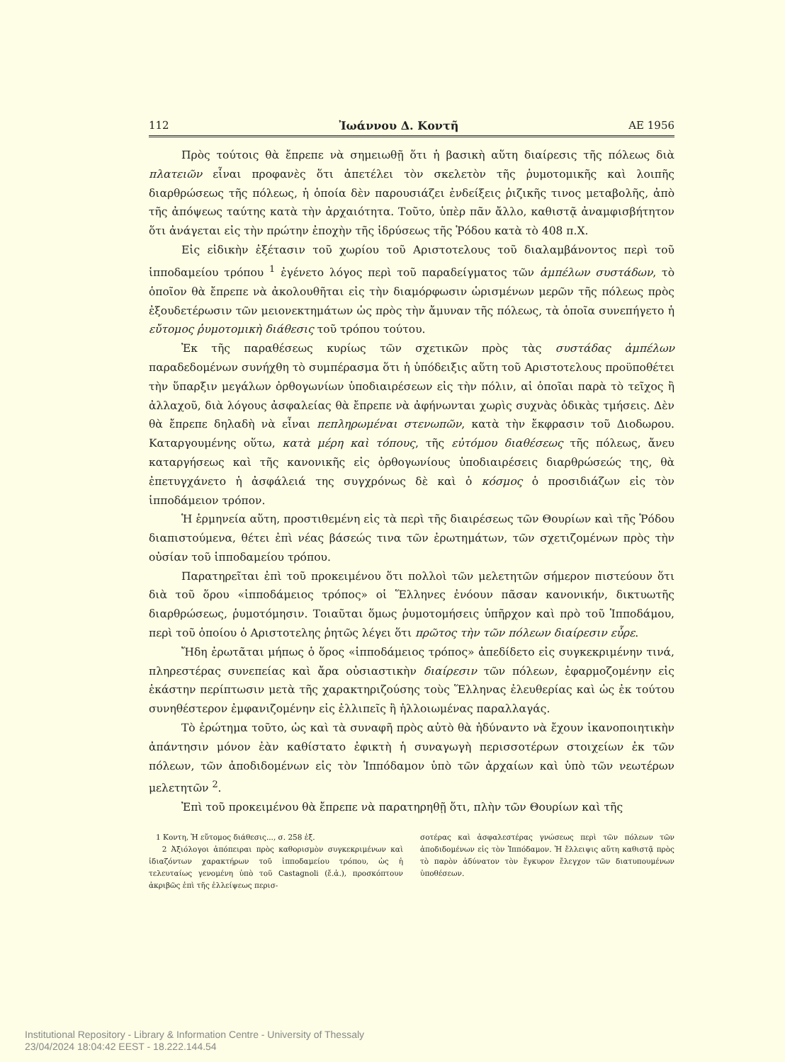112 Ἰωάννου Δ. Κοντῆ ΑΕ 1956
Πρὸς τούτοις θὰ ἔπρεπε νὰ σημειωθῇ ὅτι ἡ βασικὴ αὕτη διαίρεσις τῆς πόλεως διὰ πλατειῶν εἶναι προφανὲς ὅτι ἀπετέλει τὸν σκελετὸν τῆς ῥυμοτομικῆς καὶ λοιπῆς διαρθρώσεως τῆς πόλεως, ἡ ὁποία δὲν παρουσιάζει ἐνδείξεις ῥιζικῆς τινος μεταβολῆς, ἀπὸ τῆς ἀπόψεως ταύτης κατὰ τὴν ἀρχαιότητα. Τοῦτο, ὑπὲρ πᾶν ἄλλο, καθιστᾷ ἀναμφισβήτητον ὅτι ἀνάγεται εἰς τὴν πρώτην ἐποχὴν τῆς ἱδρύσεως τῆς Ῥόδου κατὰ τὸ 408 π.Χ.
Εἰς εἰδικὴν ἐξέτασιν τοῦ χωρίου τοῦ Αριστοτελους τοῦ διαλαμβάνοντος περὶ τοῦ ἱπποδαμείου τρόπου <sup>1</sup> ἐγένετο λόγος περὶ τοῦ παραδείγματος τῶν ἀμπέλων συστάδων, τὸ ὁποῖον θὰ ἔπρεπε νὰ ἀκολουθῆται εἰς τὴν διαμόρφωσιν ὡρισμένων μερῶν τῆς πόλεως πρὸς ἐξουδετέρωσιν τῶν μειονεκτημάτων ὡς πρὸς τὴν ἄμυναν τῆς πόλεως, τὰ ὁποῖα συνεπήγετο ἡ εὔτομος ῥυμοτομικὴ διάθεσις τοῦ τρόπου τούτου.
Ἐκ τῆς παραθέσεως κυρίως τῶν σχετικῶν πρὸς τὰς συστάδας ἀμπέλων παραδεδομένων συνήχθη τὸ συμπέρασμα ὅτι ἡ ὑπόδειξις αὕτη τοῦ Αριστοτελους προϋποθέτει τὴν ὕπαρξιν μεγάλων ὀρθογωνίων ὑποδιαιρέσεων εἰς τὴν πόλιν, αἱ ὁποῖαι παρὰ τὸ τεῖχος ἢ ἀλλαχοῦ, διὰ λόγους ἀσφαλείας θὰ ἔπρεπε νὰ ἀφήνωνται χωρὶς συχνὰς ὁδικὰς τμήσεις. Δὲν θὰ ἔπρεπε δηλαδὴ νὰ εἶναι πεπληρωμέναι στενωπῶν, κατὰ τὴν ἔκφρασιν τοῦ Διοδωρου. Καταργουμένης οὕτω, κατὰ μέρη καὶ τόπους, τῆς εὐτόμου διαθέσεως τῆς πόλεως, ἄνευ καταργήσεως καὶ τῆς κανονικῆς εἰς ὀρθογωνίους ὑποδιαιρέσεις διαρθρώσεώς της, θὰ ἐπετυγχάνετο ἡ ἀσφάλειά της συγχρόνως δὲ καὶ ὁ κόσμος ὁ προσιδιάζων εἰς τὸν ἱπποδάμειον τρόπον.
Ἡ ἑρμηνεία αὕτη, προστιθεμένη εἰς τὰ περὶ τῆς διαιρέσεως τῶν Θουρίων καὶ τῆς Ῥόδου διαπιστούμενα, θέτει ἐπὶ νέας βάσεώς τινα τῶν ἐρωτημάτων, τῶν σχετιζομένων πρὸς τὴν οὐσίαν τοῦ ἱπποδαμείου τρόπου.
Παρατηρεῖται ἐπὶ τοῦ προκειμένου ὅτι πολλοὶ τῶν μελετητῶν σήμερον πιστεύουν ὅτι διὰ τοῦ ὅρου «ἱπποδάμειος τρόπος» οἱ Ἕλληνες ἐνόουν πᾶσαν κανονικήν, δικτυωτῆς διαρθρώσεως, ῥυμοτόμησιν. Τοιαῦται ὅμως ῥυμοτομήσεις ὑπῆρχον καὶ πρὸ τοῦ Ἱπποδάμου, περὶ τοῦ ὁποίου ὁ Αριστοτελης ῥητῶς λέγει ὅτι πρῶτος τὴν τῶν πόλεων διαίρεσιν εὗρε.
Ἤδη ἐρωτᾶται μήπως ὁ ὅρος «ἱπποδάμειος τρόπος» ἀπεδίδετο εἰς συγκεκριμένην τινά, πληρεστέρας συνεπείας καὶ ἄρα οὐσιαστικὴν διαίρεσιν τῶν πόλεων, ἐφαρμοζομένην εἰς ἑκάστην περίπτωσιν μετὰ τῆς χαρακτηριζούσης τοὺς Ἕλληνας ἐλευθερίας καὶ ὡς ἐκ τούτου συνηθέστερον ἐμφανιζομένην εἰς ἐλλιπεῖς ἢ ἠλλοιωμένας παραλλαγάς.
Τὸ ἐρώτημα τοῦτο, ὡς καὶ τὰ συναφῆ πρὸς αὐτὸ θὰ ἠδύναντο νὰ ἔχουν ἱκανοποιητικὴν ἀπάντησιν μόνον ἐὰν καθίστατο ἐφικτὴ ἡ συναγωγὴ περισσοτέρων στοιχείων ἐκ τῶν πόλεων, τῶν ἀποδιδομένων εἰς τὸν Ἱππόδαμον ὑπὸ τῶν ἀρχαίων καὶ ὑπὸ τῶν νεωτέρων μελετητῶν <sup>2</sup>.
Ἐπὶ τοῦ προκειμένου θὰ ἔπρεπε νὰ παρατηρηθῇ ὅτι, πλὴν τῶν Θουρίων καὶ τῆς
1 Κοντη, Ἡ εὔτομος διάθεσις..., σ. 258 ἑξ.
2 Ἀξιόλογοι ἀπόπειραι πρὸς καθορισμὸν συγκεκριμένων καὶ ἰδιαζόντων χαρακτήρων τοῦ ἱπποδαμείου τρόπου, ὡς ἡ τελευταίως γενομένη ὑπὸ τοῦ Castagnoli (ἔ.ἀ.), προσκόπτουν ἀκριβῶς ἐπὶ τῆς ἐλλείψεως περισ-
σοτέρας καὶ ἀσφαλεστέρας γνώσεως περὶ τῶν πόλεων τῶν ἀποδιδομένων εἰς τὸν Ἱππόδαμον. Ἡ ἔλλειψις αὕτη καθιστᾷ πρὸς τὸ παρὸν ἀδύνατον τὸν ἔγκυρον ἔλεγχον τῶν διατυπουμένων ὑποθέσεων.
Institutional Repository - Library & Information Centre - University of Thessaly
23/04/2024 18:04:42 EEST - 18.222.144.54